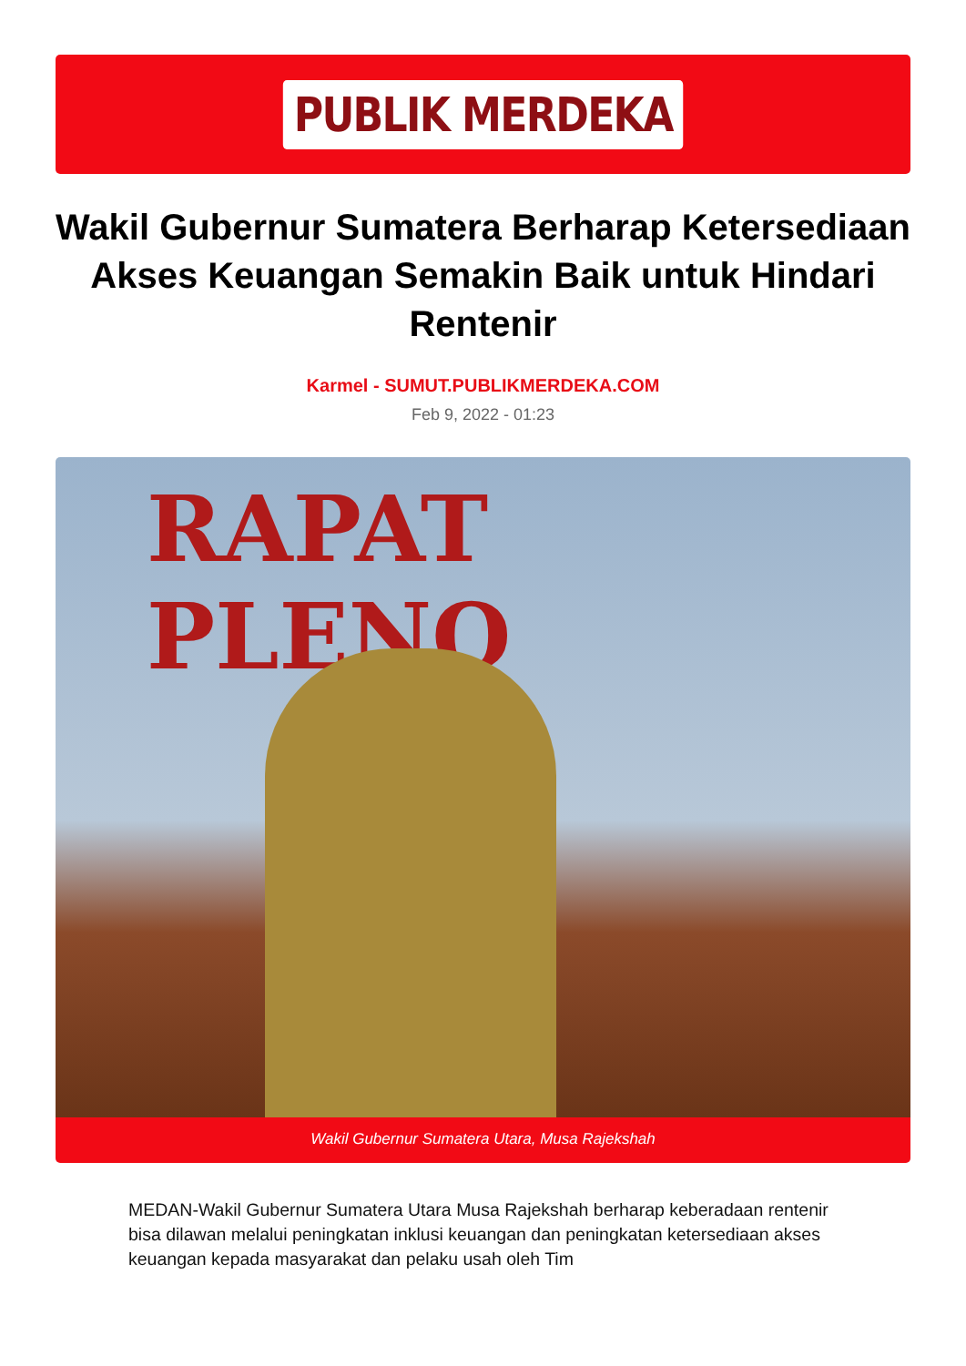PUBLIK MERDEKA
Wakil Gubernur Sumatera Berharap Ketersediaan Akses Keuangan Semakin Baik untuk Hindari Rentenir
Karmel - SUMUT.PUBLIKMERDEKA.COM
Feb 9, 2022 - 01:23
RAPAT PLENO
Wakil Gubernur Sumatera Utara, Musa Rajekshah
MEDAN-Wakil Gubernur Sumatera Utara Musa Rajekshah berharap keberadaan rentenir bisa dilawan melalui peningkatan inklusi keuangan dan peningkatan ketersediaan akses keuangan kepada masyarakat dan pelaku usah oleh Tim